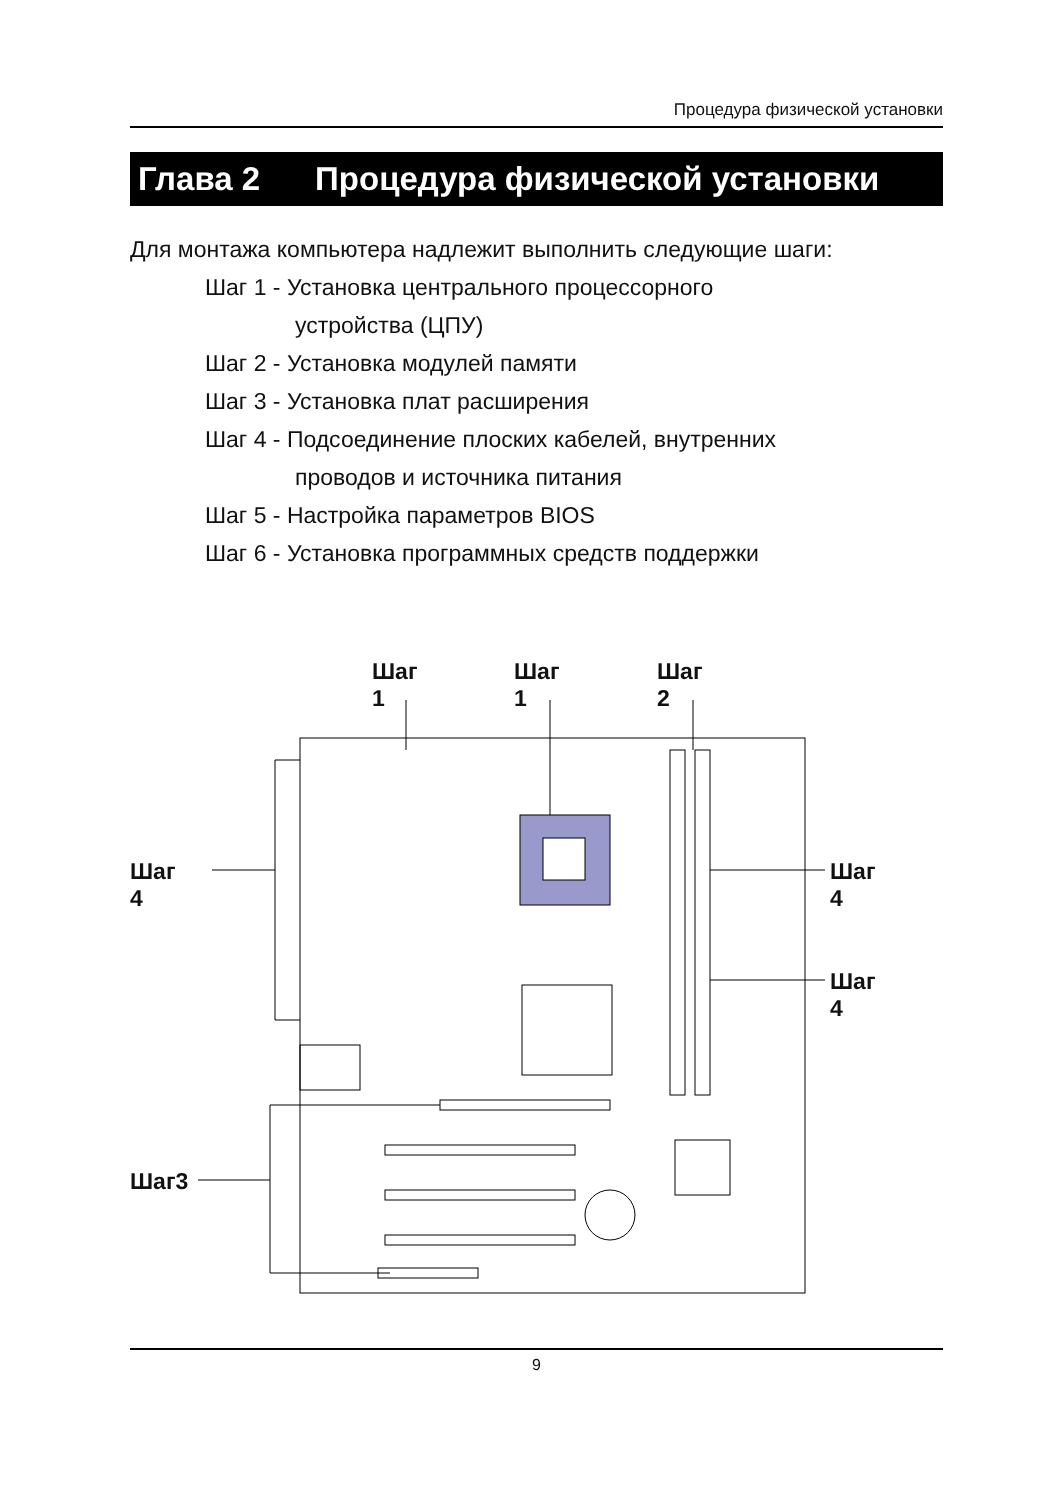Процедура физической установки
Глава 2 Процедура физической установки
Для монтажа компьютера надлежит выполнить следующие шаги:
Шаг 1 - Установка центрального процессорного
устройства (ЦПУ)
Шаг 2 - Установка модулей памяти
Шаг 3 - Установка плат расширения
Шаг 4 - Подсоединение плоских кабелей, внутренних
проводов и источника питания
Шаг 5 - Настройка параметров BIOS
Шаг 6 - Установка программных средств поддержки
Шаг 1 Шаг 1 Шаг 2
Шаг 4 Шаг 4
Шаг 4
Шаг3
9